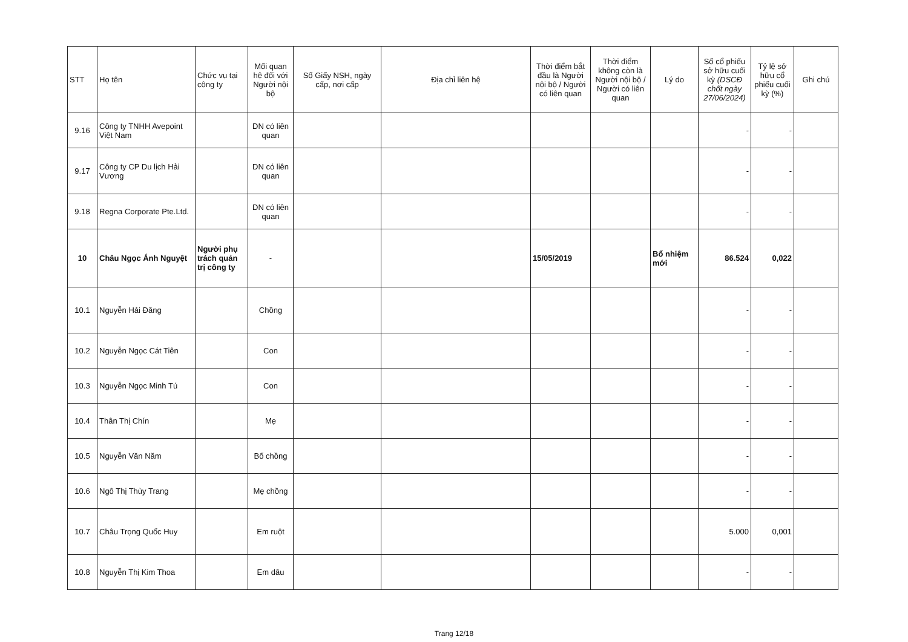| STT | Họ tên | Chức vụ tại công ty | Mối quan hệ đối với Người nội bộ | Số Giấy NSH, ngày cấp, nơi cấp | Địa chỉ liên hệ | Thời điểm bắt đầu là Người nội bộ / Người có liên quan | Thời điểm không còn là Người nội bộ / Người có liên quan | Lý do | Số cổ phiếu sở hữu cuối kỳ (DSCĐ chốt ngày 27/06/2024) | Tỷ lệ sở hữu cổ phiếu cuối kỳ (%) | Ghi chú |
| --- | --- | --- | --- | --- | --- | --- | --- | --- | --- | --- | --- |
| 9.16 | Công ty TNHH Avepoint Việt Nam | | DN có liên quan | | | | | | - | - | |
| 9.17 | Công ty CP Du lịch Hải Vương | | DN có liên quan | | | | | | - | - | |
| 9.18 | Regna Corporate Pte.Ltd. | | DN có liên quan | | | | | | - | - | |
| 10 | Châu Ngọc Ánh Nguyệt | Người phụ trách quản trị công ty | - | | | 15/05/2019 | | Bổ nhiệm mới | 86.524 | 0,022 | |
| 10.1 | Nguyễn Hải Đăng | | Chồng | | | | | | - | - | |
| 10.2 | Nguyễn Ngọc Cát Tiên | | Con | | | | | | - | - | |
| 10.3 | Nguyễn Ngọc Minh Tú | | Con | | | | | | - | - | |
| 10.4 | Thân Thị Chín | | Mẹ | | | | | | - | - | |
| 10.5 | Nguyễn Văn Năm | | Bố chồng | | | | | | - | - | |
| 10.6 | Ngô Thị Thùy Trang | | Mẹ chồng | | | | | | - | - | |
| 10.7 | Châu Trọng Quốc Huy | | Em ruột | | | | | | 5.000 | 0,001 | |
| 10.8 | Nguyễn Thị Kim Thoa | | Em dâu | | | | | | - | - | |
Trang 12/18